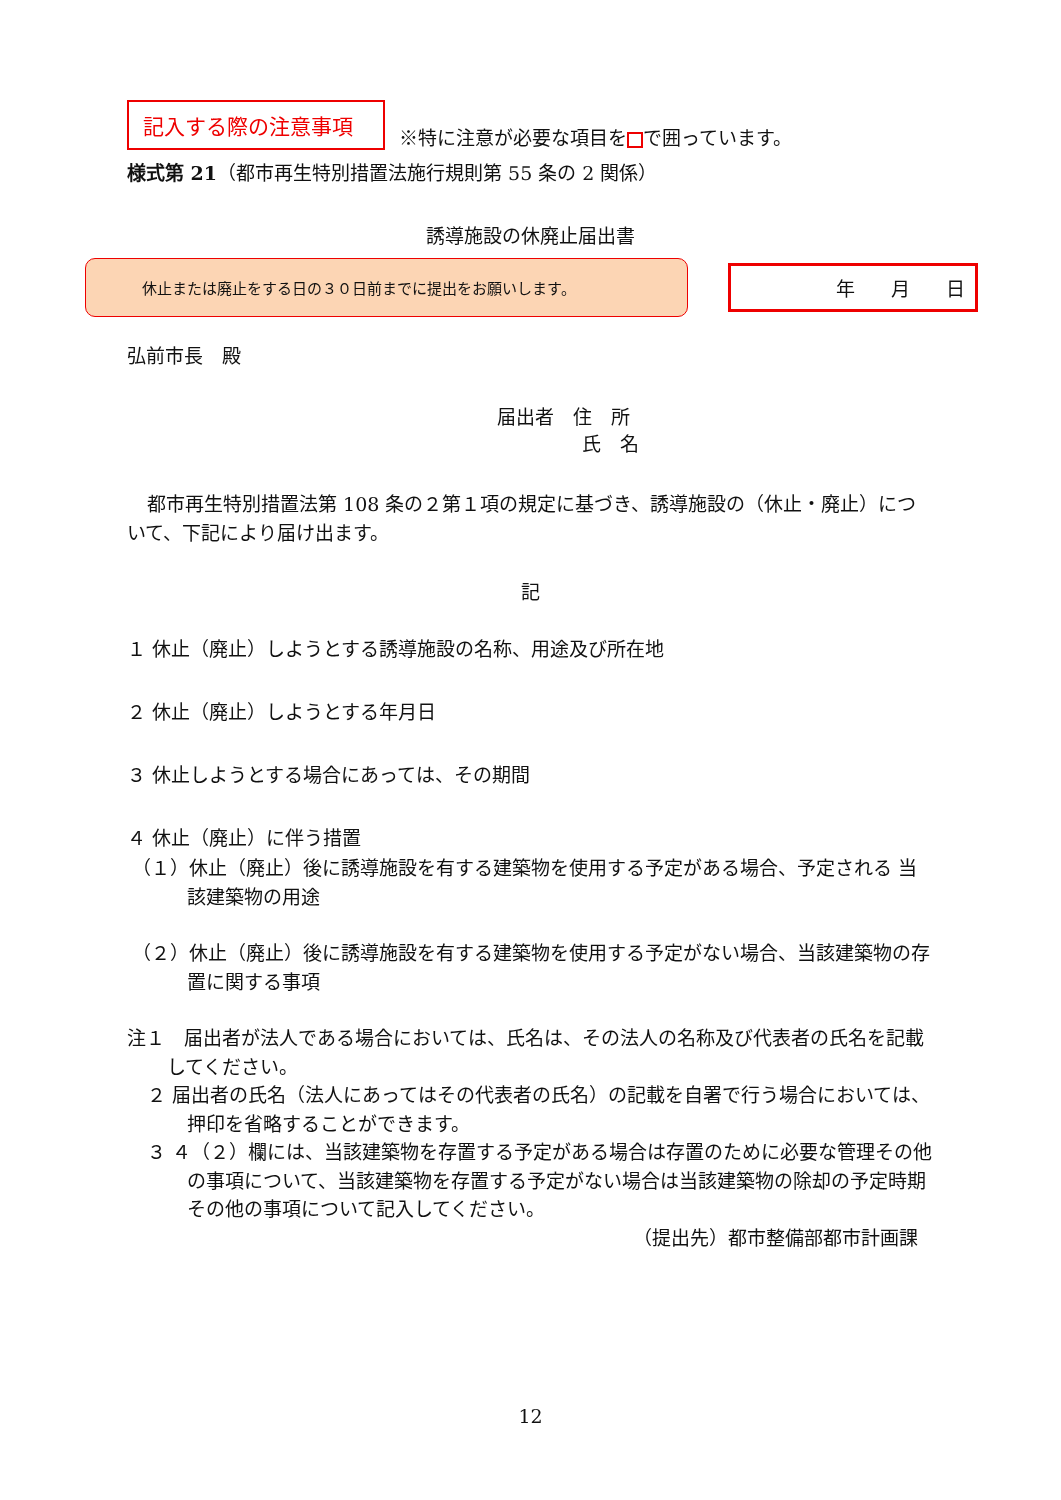記入する際の注意事項
※特に注意が必要な項目を で囲っています。
様式第 21（都市再生特別措置法施行規則第 55 条の 2 関係）
誘導施設の休廃止届出書
休止または廃止をする日の３０日前までに提出をお願いします。
年 月 日
弘前市長　殿
届出者　住　所
氏　名
都市再生特別措置法第 108 条の２第１項の規定に基づき、誘導施設の（休止・廃止）について、下記により届け出ます。
記
１ 休止（廃止）しようとする誘導施設の名称、用途及び所在地
２ 休止（廃止）しようとする年月日
３ 休止しようとする場合にあっては、その期間
４ 休止（廃止）に伴う措置
（１）休止（廃止）後に誘導施設を有する建築物を使用する予定がある場合、予定される 当該建築物の用途
（２）休止（廃止）後に誘導施設を有する建築物を使用する予定がない場合、当該建築物の存置に関する事項
注１　届出者が法人である場合においては、氏名は、その法人の名称及び代表者の氏名を記載してください。
２ 届出者の氏名（法人にあってはその代表者の氏名）の記載を自署で行う場合においては、押印を省略することができます。
３ ４（２）欄には、当該建築物を存置する予定がある場合は存置のために必要な管理その他の事項について、当該建築物を存置する予定がない場合は当該建築物の除却の予定時期その他の事項について記入してください。
（提出先）都市整備部都市計画課
12